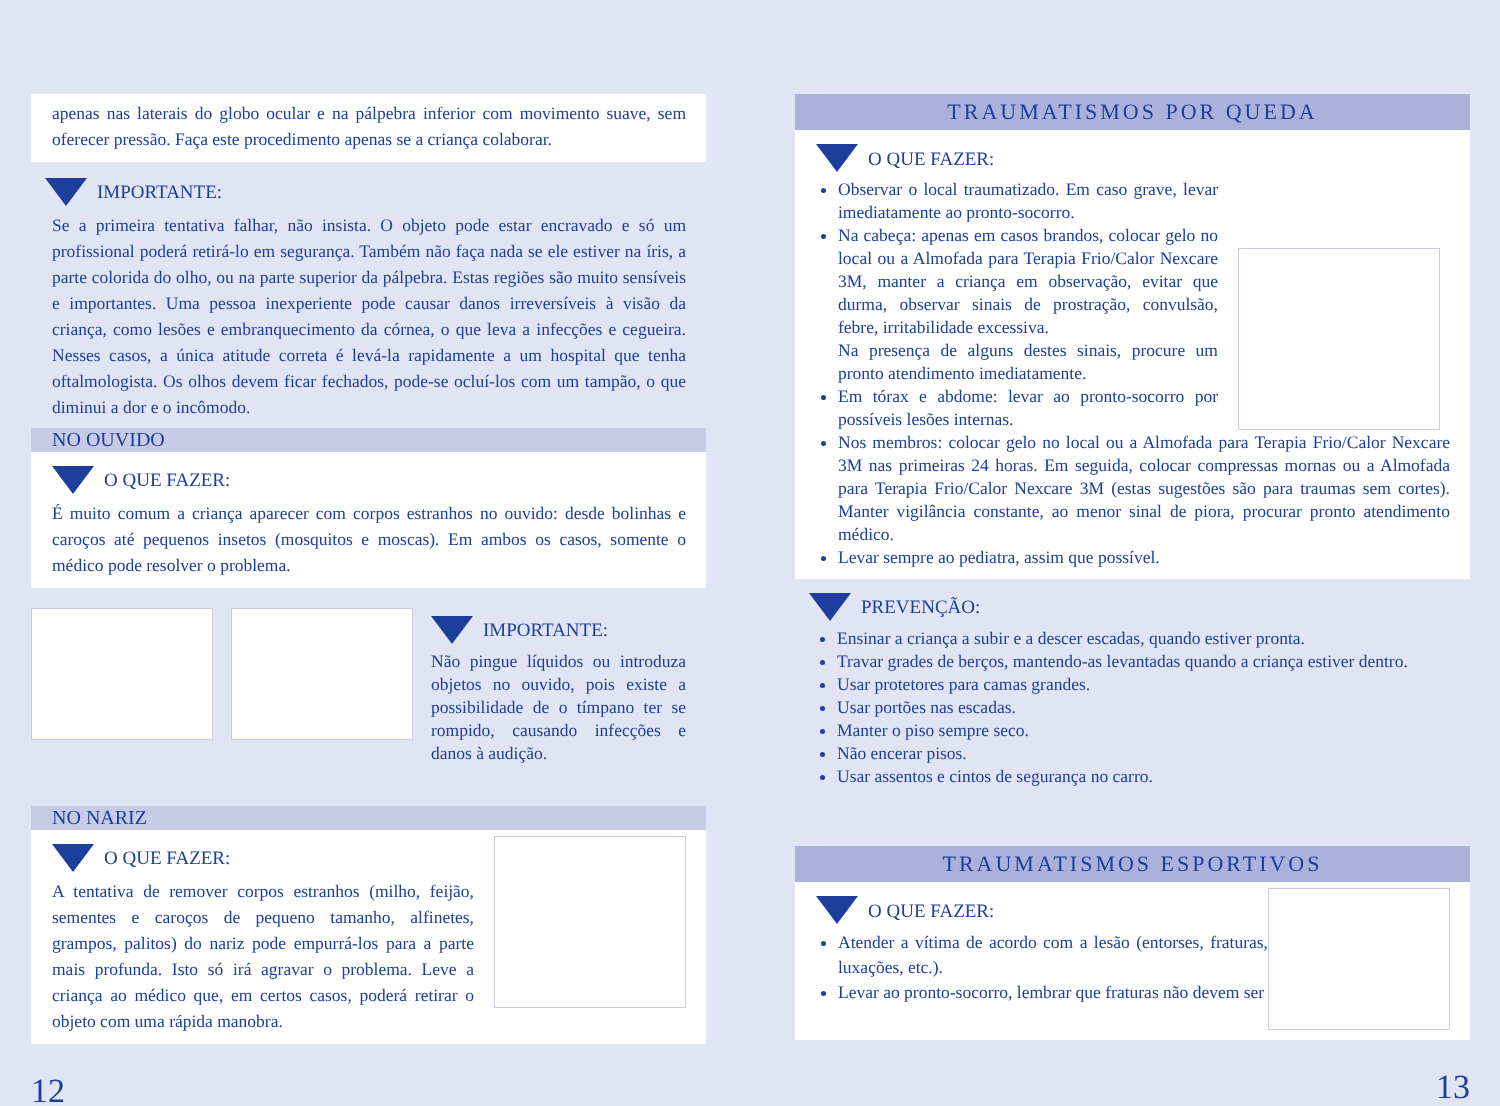apenas nas laterais do globo ocular e na pálpebra inferior com movimento suave, sem oferecer pressão. Faça este procedimento apenas se a criança colaborar.
IMPORTANTE:
Se a primeira tentativa falhar, não insista. O objeto pode estar encravado e só um profissional poderá retirá-lo em segurança. Também não faça nada se ele estiver na íris, a parte colorida do olho, ou na parte superior da pálpebra. Estas regiões são muito sensíveis e importantes. Uma pessoa inexperiente pode causar danos irreversíveis à visão da criança, como lesões e embranquecimento da córnea, o que leva a infecções e cegueira. Nesses casos, a única atitude correta é levá-la rapidamente a um hospital que tenha oftalmologista. Os olhos devem ficar fechados, pode-se ocluí-los com um tampão, o que diminui a dor e o incômodo.
NO OUVIDO
O QUE FAZER:
É muito comum a criança aparecer com corpos estranhos no ouvido: desde bolinhas e caroços até pequenos insetos (mosquitos e moscas). Em ambos os casos, somente o médico pode resolver o problema.
IMPORTANTE:
Não pingue líquidos ou introduza objetos no ouvido, pois existe a possibilidade de o tímpano ter se rompido, causando infecções e danos à audição.
NO NARIZ
O QUE FAZER:
A tentativa de remover corpos estranhos (milho, feijão, sementes e caroços de pequeno tamanho, alfinetes, grampos, palitos) do nariz pode empurrá-los para a parte mais profunda. Isto só irá agravar o problema. Leve a criança ao médico que, em certos casos, poderá retirar o objeto com uma rápida manobra.
12
TRAUMATISMOS POR QUEDA
O QUE FAZER:
Observar o local traumatizado. Em caso grave, levar imediatamente ao pronto-socorro.
Na cabeça: apenas em casos brandos, colocar gelo no local ou a Almofada para Terapia Frio/Calor Nexcare 3M, manter a criança em observação, evitar que durma, observar sinais de prostração, convulsão, febre, irritabilidade excessiva.
Na presença de alguns destes sinais, procure um pronto atendimento imediatamente.
Em tórax e abdome: levar ao pronto-socorro por possíveis lesões internas.
Nos membros: colocar gelo no local ou a Almofada para Terapia Frio/Calor Nexcare 3M nas primeiras 24 horas. Em seguida, colocar compressas mornas ou a Almofada para Terapia Frio/Calor Nexcare 3M (estas sugestões são para traumas sem cortes). Manter vigilância constante, ao menor sinal de piora, procurar pronto atendimento médico.
Levar sempre ao pediatra, assim que possível.
PREVENÇÃO:
Ensinar a criança a subir e a descer escadas, quando estiver pronta.
Travar grades de berços, mantendo-as levantadas quando a criança estiver dentro.
Usar protetores para camas grandes.
Usar portões nas escadas.
Manter o piso sempre seco.
Não encerar pisos.
Usar assentos e cintos de segurança no carro.
TRAUMATISMOS ESPORTIVOS
O QUE FAZER:
Atender a vítima de acordo com a lesão (entorses, fraturas, luxações, etc.).
Levar ao pronto-socorro, lembrar que fraturas não devem ser
13